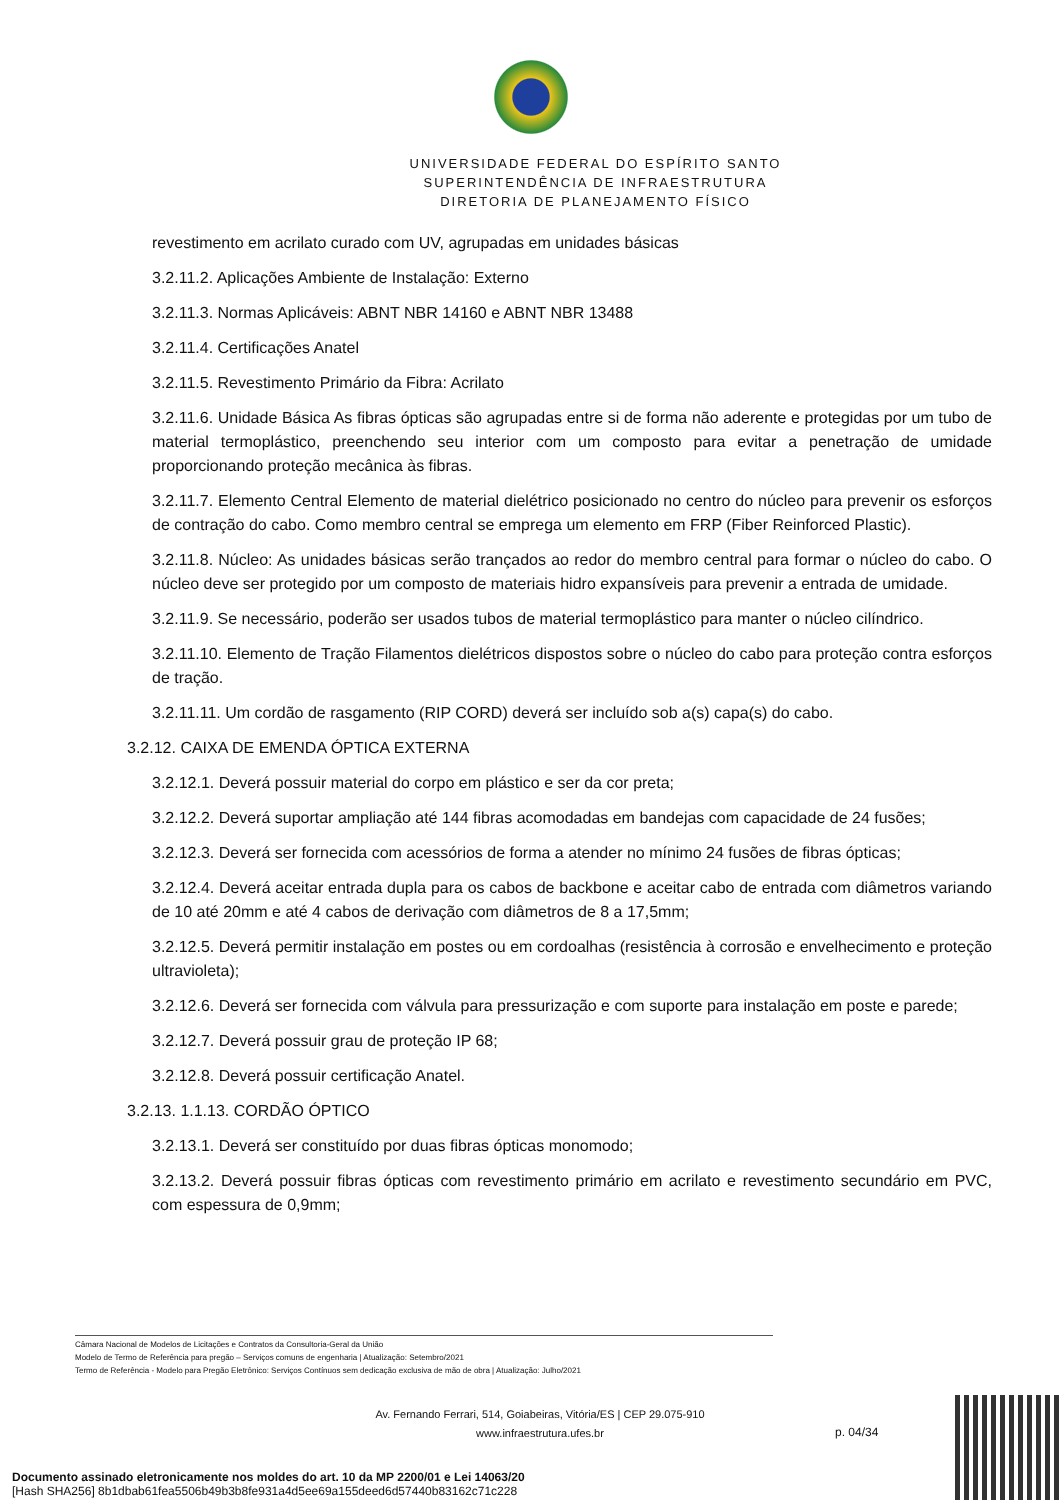UNIVERSIDADE FEDERAL DO ESPÍRITO SANTO
SUPERINTENDÊNCIA DE INFRAESTRUTURA
DIRETORIA DE PLANEJAMENTO FÍSICO
revestimento em acrilato curado com UV, agrupadas em unidades básicas
3.2.11.2. Aplicações Ambiente de Instalação: Externo
3.2.11.3. Normas Aplicáveis: ABNT NBR 14160 e ABNT NBR 13488
3.2.11.4. Certificações Anatel
3.2.11.5. Revestimento Primário da Fibra: Acrilato
3.2.11.6. Unidade Básica As fibras ópticas são agrupadas entre si de forma não aderente e protegidas por um tubo de material termoplástico, preenchendo seu interior com um composto para evitar a penetração de umidade proporcionando proteção mecânica às fibras.
3.2.11.7. Elemento Central Elemento de material dielétrico posicionado no centro do núcleo para prevenir os esforços de contração do cabo. Como membro central se emprega um elemento em FRP (Fiber Reinforced Plastic).
3.2.11.8. Núcleo: As unidades básicas serão trançados ao redor do membro central para formar o núcleo do cabo. O núcleo deve ser protegido por um composto de materiais hidro expansíveis para prevenir a entrada de umidade.
3.2.11.9. Se necessário, poderão ser usados tubos de material termoplástico para manter o núcleo cilíndrico.
3.2.11.10. Elemento de Tração Filamentos dielétricos dispostos sobre o núcleo do cabo para proteção contra esforços de tração.
3.2.11.11. Um cordão de rasgamento (RIP CORD) deverá ser incluído sob a(s) capa(s) do cabo.
3.2.12. CAIXA DE EMENDA ÓPTICA EXTERNA
3.2.12.1. Deverá possuir material do corpo em plástico e ser da cor preta;
3.2.12.2. Deverá suportar ampliação até 144 fibras acomodadas em bandejas com capacidade de 24 fusões;
3.2.12.3. Deverá ser fornecida com acessórios de forma a atender no mínimo 24 fusões de fibras ópticas;
3.2.12.4. Deverá aceitar entrada dupla para os cabos de backbone e aceitar cabo de entrada com diâmetros variando de 10 até 20mm e até 4 cabos de derivação com diâmetros de 8 a 17,5mm;
3.2.12.5. Deverá permitir instalação em postes ou em cordoalhas (resistência à corrosão e envelhecimento e proteção ultravioleta);
3.2.12.6. Deverá ser fornecida com válvula para pressurização e com suporte para instalação em poste e parede;
3.2.12.7. Deverá possuir grau de proteção IP 68;
3.2.12.8. Deverá possuir certificação Anatel.
3.2.13. 1.1.13. CORDÃO ÓPTICO
3.2.13.1. Deverá ser constituído por duas fibras ópticas monomodo;
3.2.13.2. Deverá possuir fibras ópticas com revestimento primário em acrilato e revestimento secundário em PVC, com espessura de 0,9mm;
Câmara Nacional de Modelos de Licitações e Contratos da Consultoria-Geral da União
Modelo de Termo de Referência para pregão – Serviços comuns de engenharia | Atualização: Setembro/2021
Termo de Referência - Modelo para Pregão Eletrônico: Serviços Contínuos sem dedicação exclusiva de mão de obra | Atualização: Julho/2021
Av. Fernando Ferrari, 514, Goiabeiras, Vitória/ES | CEP 29.075-910
www.infraestrutura.ufes.br
p. 04/34
Documento assinado eletronicamente nos moldes do art. 10 da MP 2200/01 e Lei 14063/20
[Hash SHA256] 8b1dbab61fea5506b49b3b8fe931a4d5ee69a155deed6d57440b83162c71c228